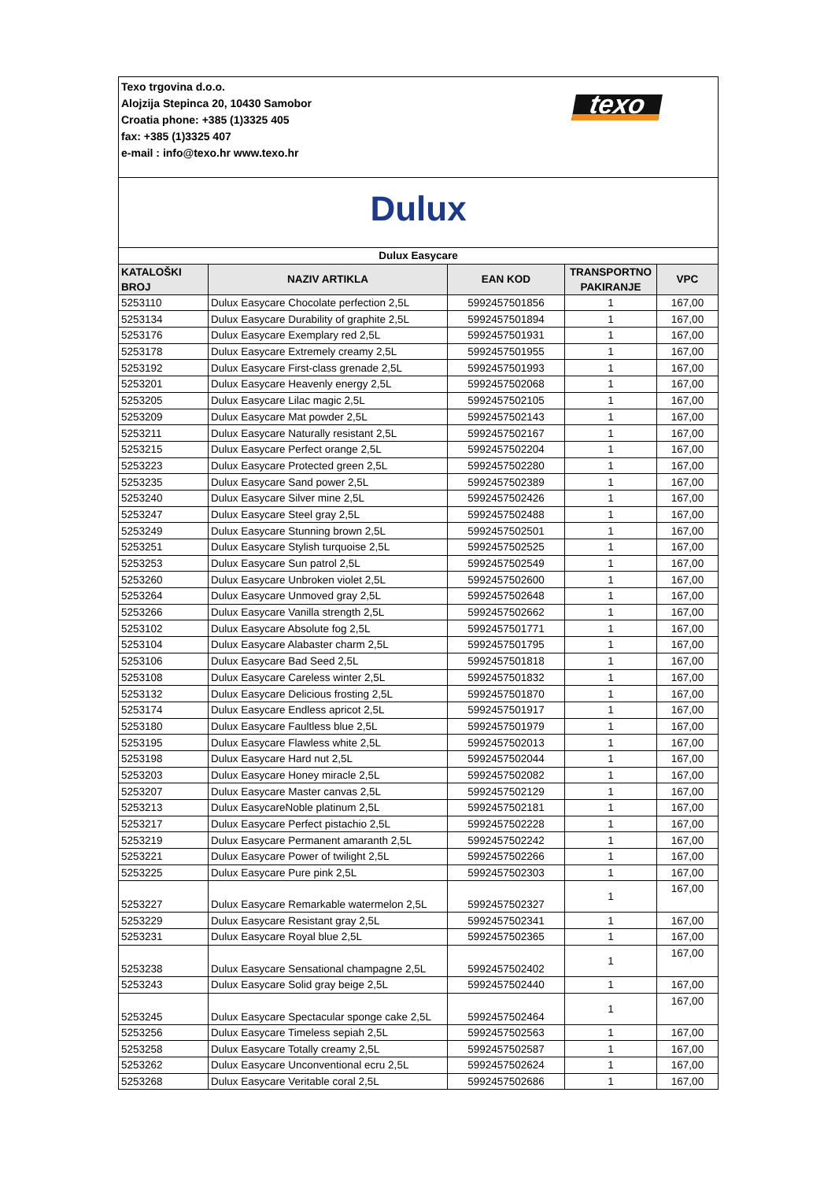| Texo trgovina d.o.o. Alojzija Stepinca 20, 10430 Samobor Croatia phone: +385 (1)3325 405 fax: +385 (1)3325 407 e-mail : info@texo.hr www.texo.hr texo | | | | |
| Dulux | | | | |
| Dulux Easycare | | | | |
| KATALOŠKI BROJ | NAZIV ARTIKLA | EAN KOD | TRANSPORTNO PAKIRANJE | VPC |
| 5253110 | Dulux Easycare Chocolate perfection 2,5L | 5992457501856 | 1 | 167,00 |
| 5253134 | Dulux Easycare Durability of graphite 2,5L | 5992457501894 | 1 | 167,00 |
| 5253176 | Dulux Easycare Exemplary red 2,5L | 5992457501931 | 1 | 167,00 |
| 5253178 | Dulux Easycare Extremely creamy 2,5L | 5992457501955 | 1 | 167,00 |
| 5253192 | Dulux Easycare First-class grenade 2,5L | 5992457501993 | 1 | 167,00 |
| 5253201 | Dulux Easycare Heavenly energy 2,5L | 5992457502068 | 1 | 167,00 |
| 5253205 | Dulux Easycare Lilac magic 2,5L | 5992457502105 | 1 | 167,00 |
| 5253209 | Dulux Easycare Mat powder 2,5L | 5992457502143 | 1 | 167,00 |
| 5253211 | Dulux Easycare Naturally resistant 2,5L | 5992457502167 | 1 | 167,00 |
| 5253215 | Dulux Easycare Perfect orange 2,5L | 5992457502204 | 1 | 167,00 |
| 5253223 | Dulux Easycare Protected green 2,5L | 5992457502280 | 1 | 167,00 |
| 5253235 | Dulux Easycare Sand power 2,5L | 5992457502389 | 1 | 167,00 |
| 5253240 | Dulux Easycare Silver mine 2,5L | 5992457502426 | 1 | 167,00 |
| 5253247 | Dulux Easycare Steel gray 2,5L | 5992457502488 | 1 | 167,00 |
| 5253249 | Dulux Easycare Stunning brown 2,5L | 5992457502501 | 1 | 167,00 |
| 5253251 | Dulux Easycare Stylish turquoise 2,5L | 5992457502525 | 1 | 167,00 |
| 5253253 | Dulux Easycare Sun patrol 2,5L | 5992457502549 | 1 | 167,00 |
| 5253260 | Dulux Easycare Unbroken violet 2,5L | 5992457502600 | 1 | 167,00 |
| 5253264 | Dulux Easycare Unmoved gray 2,5L | 5992457502648 | 1 | 167,00 |
| 5253266 | Dulux Easycare Vanilla strength 2,5L | 5992457502662 | 1 | 167,00 |
| 5253102 | Dulux Easycare Absolute fog 2,5L | 5992457501771 | 1 | 167,00 |
| 5253104 | Dulux Easycare Alabaster charm 2,5L | 5992457501795 | 1 | 167,00 |
| 5253106 | Dulux Easycare Bad Seed 2,5L | 5992457501818 | 1 | 167,00 |
| 5253108 | Dulux Easycare Careless winter 2,5L | 5992457501832 | 1 | 167,00 |
| 5253132 | Dulux Easycare Delicious frosting 2,5L | 5992457501870 | 1 | 167,00 |
| 5253174 | Dulux Easycare Endless apricot 2,5L | 5992457501917 | 1 | 167,00 |
| 5253180 | Dulux Easycare Faultless blue 2,5L | 5992457501979 | 1 | 167,00 |
| 5253195 | Dulux Easycare Flawless white 2,5L | 5992457502013 | 1 | 167,00 |
| 5253198 | Dulux Easycare Hard nut 2,5L | 5992457502044 | 1 | 167,00 |
| 5253203 | Dulux Easycare Honey miracle 2,5L | 5992457502082 | 1 | 167,00 |
| 5253207 | Dulux Easycare Master canvas 2,5L | 5992457502129 | 1 | 167,00 |
| 5253213 | Dulux EasycareNoble platinum 2,5L | 5992457502181 | 1 | 167,00 |
| 5253217 | Dulux Easycare Perfect pistachio 2,5L | 5992457502228 | 1 | 167,00 |
| 5253219 | Dulux Easycare Permanent amaranth 2,5L | 5992457502242 | 1 | 167,00 |
| 5253221 | Dulux Easycare Power of twilight 2,5L | 5992457502266 | 1 | 167,00 |
| 5253225 | Dulux Easycare Pure pink 2,5L | 5992457502303 | 1 | 167,00 |
| 5253227 | Dulux Easycare Remarkable watermelon 2,5L | 5992457502327 | 1 | 167,00 |
| 5253229 | Dulux Easycare Resistant gray 2,5L | 5992457502341 | 1 | 167,00 |
| 5253231 | Dulux Easycare Royal blue 2,5L | 5992457502365 | 1 | 167,00 |
| 5253238 | Dulux Easycare Sensational champagne 2,5L | 5992457502402 | 1 | 167,00 |
| 5253243 | Dulux Easycare Solid gray beige 2,5L | 5992457502440 | 1 | 167,00 |
| 5253245 | Dulux Easycare Spectacular sponge cake 2,5L | 5992457502464 | 1 | 167,00 |
| 5253256 | Dulux Easycare Timeless sepiah 2,5L | 5992457502563 | 1 | 167,00 |
| 5253258 | Dulux Easycare Totally creamy 2,5L | 5992457502587 | 1 | 167,00 |
| 5253262 | Dulux Easycare Unconventional ecru 2,5L | 5992457502624 | 1 | 167,00 |
| 5253268 | Dulux Easycare Veritable coral 2,5L | 5992457502686 | 1 | 167,00 |